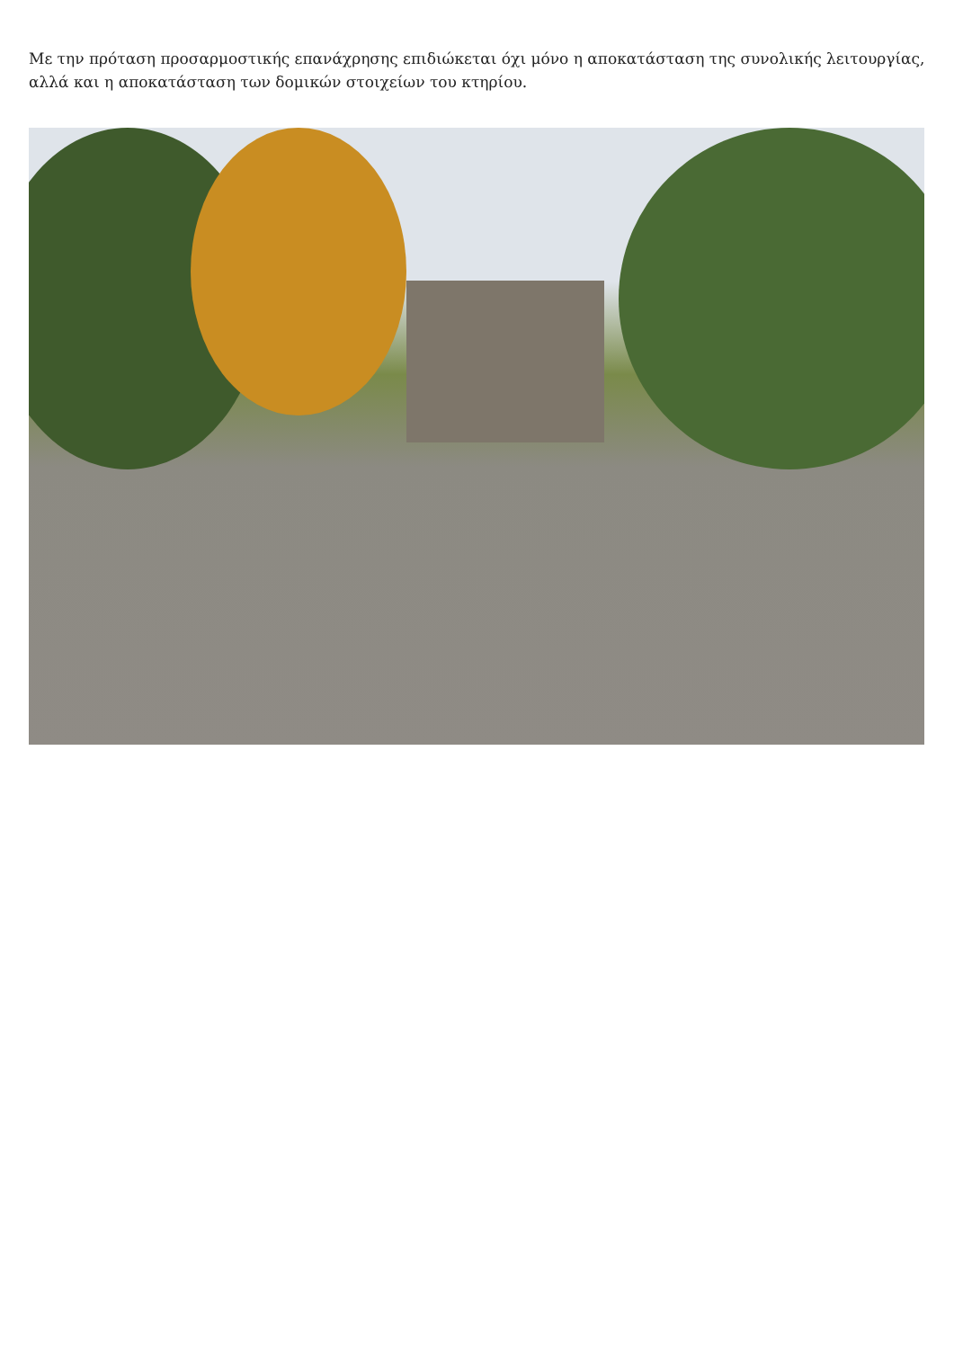Με την πρόταση προσαρμοστικής επανάχρησης επιδιώκεται όχι μόνο η αποκατάσταση της συνολικής λειτουργίας, αλλά και η αποκατάσταση των δομικών στοιχείων του κτηρίου.